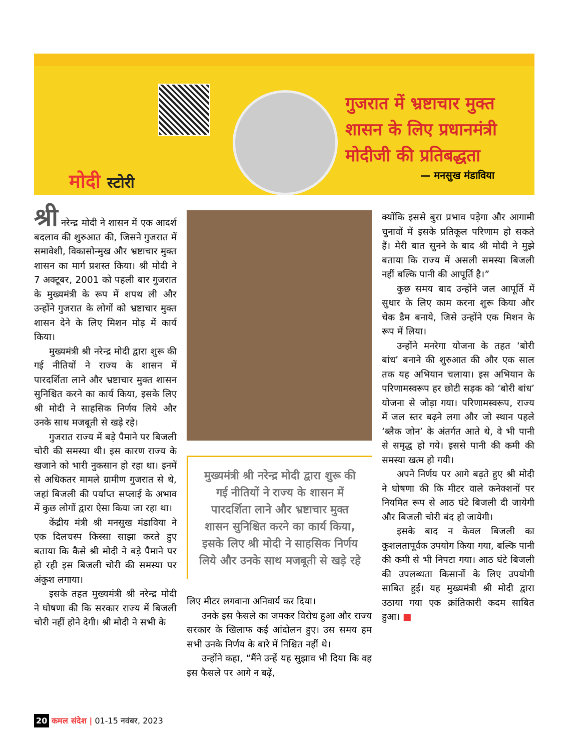मोदी स्टोरी
गुजरात में भ्रष्टाचार मुक्त शासन के लिए प्रधानमंत्री मोदीजी की प्रतिबद्धता
— मनसुख मंडाविया
श्री नरेन्द्र मोदी ने शासन में एक आदर्श बदलाव की शुरुआत की, जिसने गुजरात में समावेशी, विकासोन्मुख और भ्रष्टाचार मुक्त शासन का मार्ग प्रशस्त किया। श्री मोदी ने 7 अक्टूबर, 2001 को पहली बार गुजरात के मुख्यमंत्री के रूप में शपथ ली और उन्होंने गुजरात के लोगों को भ्रष्टाचार मुक्त शासन देने के लिए मिशन मोड़ में कार्य किया।
मुख्यमंत्री श्री नरेन्द्र मोदी द्वारा शुरू की गई नीतियों ने राज्य के शासन में पारदर्शिता लाने और भ्रष्टाचार मुक्त शासन सुनिश्चित करने का कार्य किया, इसके लिए श्री मोदी ने साहसिक निर्णय लिये और उनके साथ मजबूती से खड़े रहे।
गुजरात राज्य में बड़े पैमाने पर बिजली चोरी की समस्या थी। इस कारण राज्य के खजाने को भारी नुकसान हो रहा था। इनमें से अधिकतर मामले ग्रामीण गुजरात से थे, जहां बिजली की पर्याप्त सप्लाई के अभाव में कुछ लोगों द्वारा ऐसा किया जा रहा था।
केंद्रीय मंत्री श्री मनसुख मंडाविया ने एक दिलचस्प किस्सा साझा करते हुए बताया कि कैसे श्री मोदी ने बड़े पैमाने पर हो रही इस बिजली चोरी की समस्या पर अंकुश लगाया।
इसके तहत मुख्यमंत्री श्री नरेन्द्र मोदी ने घोषणा की कि सरकार राज्य में बिजली चोरी नहीं होने देगी। श्री मोदी ने सभी के
मुख्यमंत्री श्री नरेन्द्र मोदी द्वारा शुरू की गई नीतियों ने राज्य के शासन में पारदर्शिता लाने और भ्रष्टाचार मुक्त शासन सुनिश्चित करने का कार्य किया, इसके लिए श्री मोदी ने साहसिक निर्णय लिये और उनके साथ मजबूती से खड़े रहे
लिए मीटर लगवाना अनिवार्य कर दिया।
उनके इस फैसले का जमकर विरोध हुआ और राज्य सरकार के खिलाफ कई आंदोलन हुए। उस समय हम सभी उनके निर्णय के बारे में निश्चित नहीं थे।
उन्होंने कहा, “मैंने उन्हें यह सुझाव भी दिया कि वह इस फैसले पर आगे न बढ़ें,
क्योंकि इससे बुरा प्रभाव पड़ेगा और आगामी चुनावों में इसके प्रतिकूल परिणाम हो सकते हैं। मेरी बात सुनने के बाद श्री मोदी ने मुझे बताया कि राज्य में असली समस्या बिजली नहीं बल्कि पानी की आपूर्ति है।”
कुछ समय बाद उन्होंने जल आपूर्ति में सुधार के लिए काम करना शुरू किया और चेक डैम बनाये, जिसे उन्होंने एक मिशन के रूप में लिया।
उन्होंने मनरेगा योजना के तहत ‘बोरी बांध’ बनाने की शुरुआत की और एक साल तक यह अभियान चलाया। इस अभियान के परिणामस्वरूप हर छोटी सड़क को ‘बोरी बांध’ योजना से जोड़ा गया। परिणामस्वरूप, राज्य में जल स्तर बढ़ने लगा और जो स्थान पहले ‘ब्लैक जोन’ के अंतर्गत आते थे, वे भी पानी से समृद्ध हो गये। इससे पानी की कमी की समस्या खत्म हो गयी।
अपने निर्णय पर आगे बढ़ते हुए श्री मोदी ने घोषणा की कि मीटर वाले कनेक्शनों पर नियमित रूप से आठ घंटे बिजली दी जायेगी और बिजली चोरी बंद हो जायेगी।
इसके बाद न केवल बिजली का कुशलतापूर्वक उपयोग किया गया, बल्कि पानी की कमी से भी निपटा गया। आठ घंटे बिजली की उपलब्धता किसानों के लिए उपयोगी साबित हुई। यह मुख्यमंत्री श्री मोदी द्वारा उठाया गया एक क्रांतिकारी कदम साबित हुआ। ■
20 कमल संदेश | 01-15 नवंबर, 2023